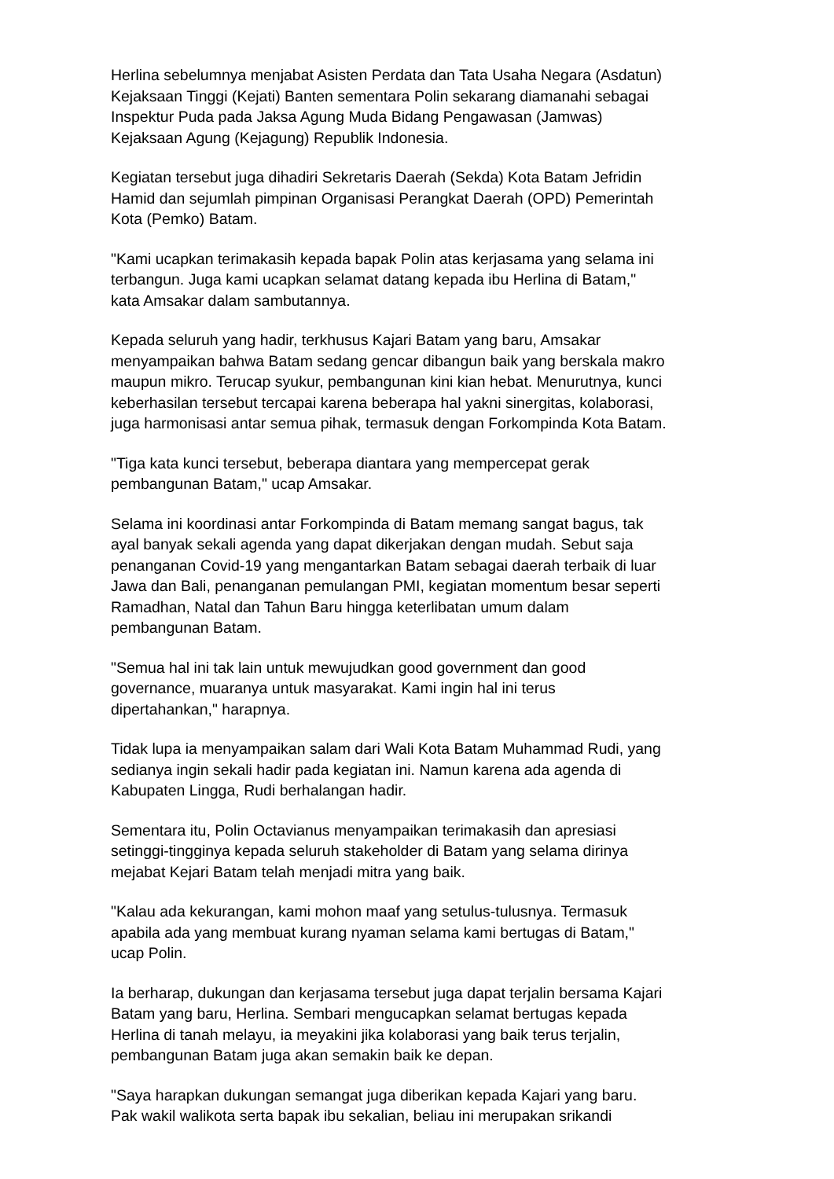Herlina sebelumnya menjabat Asisten Perdata dan Tata Usaha Negara (Asdatun) Kejaksaan Tinggi (Kejati) Banten sementara Polin sekarang diamanahi sebagai Inspektur Puda pada Jaksa Agung Muda Bidang Pengawasan (Jamwas) Kejaksaan Agung (Kejagung) Republik Indonesia.
Kegiatan tersebut juga dihadiri Sekretaris Daerah (Sekda) Kota Batam Jefridin Hamid dan sejumlah pimpinan Organisasi Perangkat Daerah (OPD) Pemerintah Kota (Pemko) Batam.
"Kami ucapkan terimakasih kepada bapak Polin atas kerjasama yang selama ini terbangun. Juga kami ucapkan selamat datang kepada ibu Herlina di Batam," kata Amsakar dalam sambutannya.
Kepada seluruh yang hadir, terkhusus Kajari Batam yang baru, Amsakar menyampaikan bahwa Batam sedang gencar dibangun baik yang berskala makro maupun mikro. Terucap syukur, pembangunan kini kian hebat. Menurutnya, kunci keberhasilan tersebut tercapai karena beberapa hal yakni sinergitas, kolaborasi, juga harmonisasi antar semua pihak, termasuk dengan Forkompinda Kota Batam.
"Tiga kata kunci tersebut, beberapa diantara yang mempercepat gerak pembangunan Batam," ucap Amsakar.
Selama ini koordinasi antar Forkompinda di Batam memang sangat bagus, tak ayal banyak sekali agenda yang dapat dikerjakan dengan mudah. Sebut saja penanganan Covid-19 yang mengantarkan Batam sebagai daerah terbaik di luar Jawa dan Bali, penanganan pemulangan PMI, kegiatan momentum besar seperti Ramadhan, Natal dan Tahun Baru hingga keterlibatan umum dalam pembangunan Batam.
"Semua hal ini tak lain untuk mewujudkan good government dan good governance, muaranya untuk masyarakat. Kami ingin hal ini terus dipertahankan," harapnya.
Tidak lupa ia menyampaikan salam dari Wali Kota Batam Muhammad Rudi, yang sedianya ingin sekali hadir pada kegiatan ini. Namun karena ada agenda di Kabupaten Lingga, Rudi berhalangan hadir.
Sementara itu, Polin Octavianus menyampaikan terimakasih dan apresiasi setinggi-tingginya kepada seluruh stakeholder di Batam yang selama dirinya mejabat Kejari Batam telah menjadi mitra yang baik.
"Kalau ada kekurangan, kami mohon maaf yang setulus-tulusnya. Termasuk apabila ada yang membuat kurang nyaman selama kami bertugas di Batam," ucap Polin.
Ia berharap, dukungan dan kerjasama tersebut juga dapat terjalin bersama Kajari Batam yang baru, Herlina. Sembari mengucapkan selamat bertugas kepada Herlina di tanah melayu, ia meyakini jika kolaborasi yang baik terus terjalin, pembangunan Batam juga akan semakin baik ke depan.
"Saya harapkan dukungan semangat juga diberikan kepada Kajari yang baru. Pak wakil walikota serta bapak ibu sekalian, beliau ini merupakan srikandi